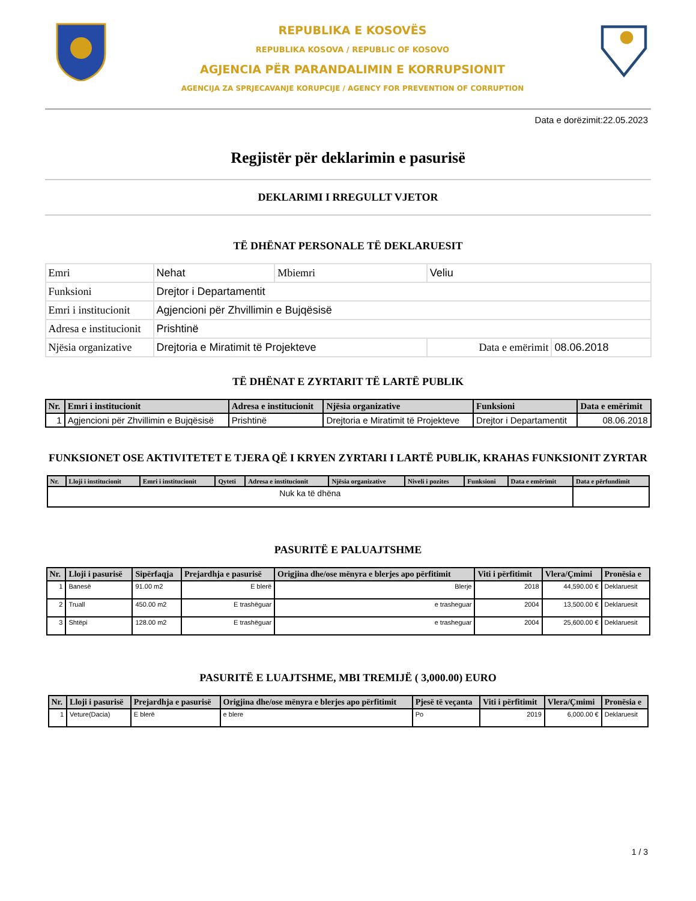REPUBLIKA E KOSOVËS
REPUBLIKA KOSOVA / REPUBLIC OF KOSOVO
AGJENCIA PËR PARANDALIMIN E KORRUPSIONIT
AGENCIJA ZA SPRJECAVANJE KORUPCIJE / AGENCY FOR PREVENTION OF CORRUPTION
Data e dorëzimit:22.05.2023
Regjistër për deklarimin e pasurisë
DEKLARIMI I RREGULLT VJETOR
TË DHËNAT PERSONALE TË DEKLARUESIT
| Emri | Nehat | Mbiemri | Veliu | |
| Funksioni | Drejtor i Departamentit | | | |
| Emri i institucionit | Agjencioni për Zhvillimin e Bujqësisë | | | |
| Adresa e institucionit | Prishtinë | | | |
| Njësia organizative | Drejtoria e Miratimit të Projekteve | | Data e emërimit | 08.06.2018 |
TË DHËNAT E ZYRTARIT TË LARTË PUBLIK
| Nr. | Emri i institucionit | Adresa e institucionit | Njësia organizative | Funksioni | Data e emërimit |
| --- | --- | --- | --- | --- | --- |
| 1 | Agjencioni për Zhvillimin e Bujqësisë | Prishtinë | Drejtoria e Miratimit të Projekteve | Drejtor i Departamentit | 08.06.2018 |
FUNKSIONET OSE AKTIVITETET E TJERA QË I KRYEN ZYRTARI I LARTË PUBLIK, KRAHAS FUNKSIONIT ZYRTAR
| Nr. | Lloji i institucionit | Emri i institucionit | Qyteti | Adresa e institucionit | Njësia organizative | Niveli i pozites | Funksioni | Data e emërimit | Data e përfundimit |
| --- | --- | --- | --- | --- | --- | --- | --- | --- | --- |
| Nuk ka të dhëna | | | | | | | | | |
PASURITË E PALUAJTSHME
| Nr. | Lloji i pasurisë | Sipërfaqja | Prejardhja e pasurisë | Origjina dhe/ose mënyra e blerjes apo përfitimit | Viti i përfitimit | Vlera/Çmimi | Pronësia e |
| --- | --- | --- | --- | --- | --- | --- | --- |
| 1 | Banesë | 91.00 m2 | E blerë | Blerje | 2018 | 44,590.00 € | Deklaruesit |
| 2 | Truall | 450.00 m2 | E trashëguar | e trasheguar | 2004 | 13,500.00 € | Deklaruesit |
| 3 | Shtëpi | 128.00 m2 | E trashëguar | e trasheguar | 2004 | 25,600.00 € | Deklaruesit |
PASURITË E LUAJTSHME, MBI TREMIJË ( 3,000.00) EURO
| Nr. | Lloji i pasurisë | Prejardhja e pasurisë | Origjina dhe/ose mënyra e blerjes apo përfitimit | Pjesë të veçanta | Viti i përfitimit | Vlera/Çmimi | Pronësia e |
| --- | --- | --- | --- | --- | --- | --- | --- |
| 1 | Veture(Dacia) | E blerë | e blere | Po | 2019 | 6,000.00 € | Deklaruesit |
1 / 3